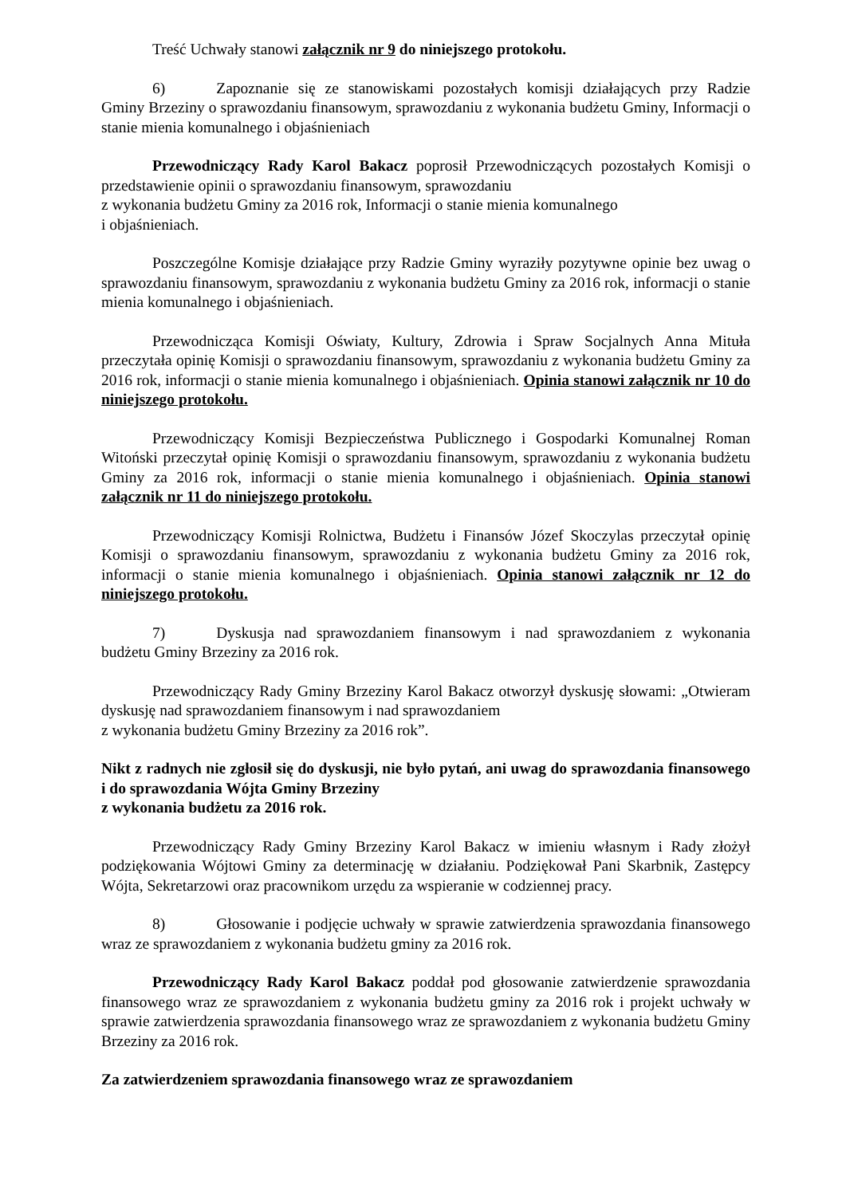Treść Uchwały stanowi załącznik nr 9 do niniejszego protokołu.
6) Zapoznanie się ze stanowiskami pozostałych komisji działających przy Radzie Gminy Brzeziny o sprawozdaniu finansowym, sprawozdaniu z wykonania budżetu Gminy, Informacji o stanie mienia komunalnego i objaśnieniach
Przewodniczący Rady Karol Bakacz poprosił Przewodniczących pozostałych Komisji o przedstawienie opinii o sprawozdaniu finansowym, sprawozdaniu
z wykonania budżetu Gminy za 2016 rok, Informacji o stanie mienia komunalnego
i objaśnieniach.
Poszczególne Komisje działające przy Radzie Gminy wyraziły pozytywne opinie bez uwag o sprawozdaniu finansowym, sprawozdaniu z wykonania budżetu Gminy za 2016 rok, informacji o stanie mienia komunalnego i objaśnieniach.
Przewodnicząca Komisji Oświaty, Kultury, Zdrowia i Spraw Socjalnych Anna Mituła przeczytała opinię Komisji o sprawozdaniu finansowym, sprawozdaniu z wykonania budżetu Gminy za 2016 rok, informacji o stanie mienia komunalnego i objaśnieniach. Opinia stanowi załącznik nr 10 do niniejszego protokołu.
Przewodniczący Komisji Bezpieczeństwa Publicznego i Gospodarki Komunalnej Roman Witoński przeczytał opinię Komisji o sprawozdaniu finansowym, sprawozdaniu z wykonania budżetu Gminy za 2016 rok, informacji o stanie mienia komunalnego i objaśnieniach. Opinia stanowi załącznik nr 11 do niniejszego protokołu.
Przewodniczący Komisji Rolnictwa, Budżetu i Finansów Józef Skoczylas przeczytał opinię Komisji o sprawozdaniu finansowym, sprawozdaniu z wykonania budżetu Gminy za 2016 rok, informacji o stanie mienia komunalnego i objaśnieniach. Opinia stanowi załącznik nr 12 do niniejszego protokołu.
7) Dyskusja nad sprawozdaniem finansowym i nad sprawozdaniem z wykonania budżetu Gminy Brzeziny za 2016 rok.
Przewodniczący Rady Gminy Brzeziny Karol Bakacz otworzył dyskusję słowami: „Otwieram dyskusję nad sprawozdaniem finansowym i nad sprawozdaniem
z wykonania budżetu Gminy Brzeziny za 2016 rok”.
Nikt z radnych nie zgłosił się do dyskusji, nie było pytań, ani uwag do sprawozdania finansowego i do sprawozdania Wójta Gminy Brzeziny
z wykonania budżetu za 2016 rok.
Przewodniczący Rady Gminy Brzeziny Karol Bakacz w imieniu własnym i Rady złożył podziękowania Wójtowi Gminy za determinację w działaniu. Podziękował Pani Skarbnik, Zastępcy Wójta, Sekretarzowi oraz pracownikom urzędu za wspieranie w codziennej pracy.
8) Głosowanie i podjęcie uchwały w sprawie zatwierdzenia sprawozdania finansowego wraz ze sprawozdaniem z wykonania budżetu gminy za 2016 rok.
Przewodniczący Rady Karol Bakacz poddał pod głosowanie zatwierdzenie sprawozdania finansowego wraz ze sprawozdaniem z wykonania budżetu gminy za 2016 rok i projekt uchwały w sprawie zatwierdzenia sprawozdania finansowego wraz ze sprawozdaniem z wykonania budżetu Gminy Brzeziny za 2016 rok.
Za zatwierdzeniem sprawozdania finansowego wraz ze sprawozdaniem